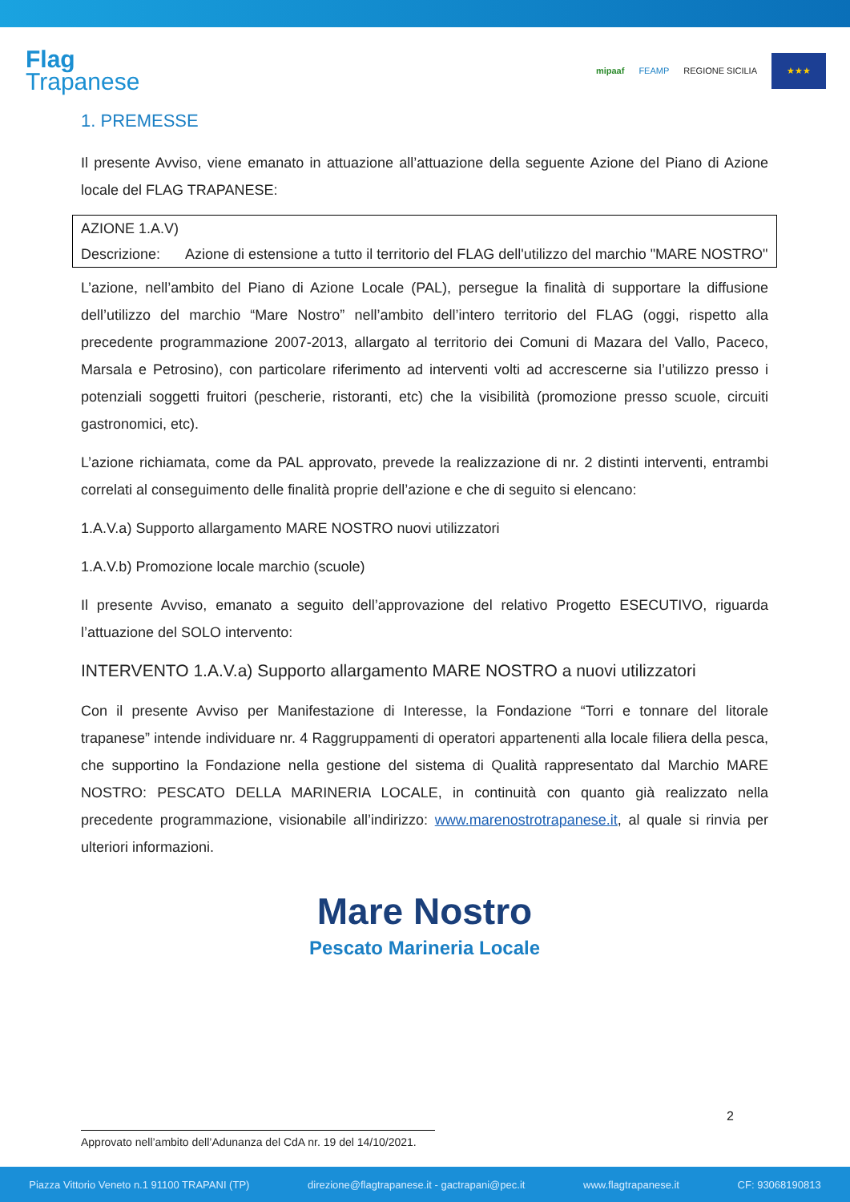Flag
Trapanese
mipaaf FEAMP REGIONE SICILIA
★★★
1. PREMESSE
Il presente Avviso, viene emanato in attuazione all’attuazione della seguente Azione del Piano di Azione locale del FLAG TRAPANESE:
| AZIONE 1.A.V) | |
| Descrizione: | Azione di estensione a tutto il territorio del FLAG dell'utilizzo del marchio "MARE NOSTRO" |
L’azione, nell’ambito del Piano di Azione Locale (PAL), persegue la finalità di supportare la diffusione dell’utilizzo del marchio “Mare Nostro” nell’ambito dell’intero territorio del FLAG (oggi, rispetto alla precedente programmazione 2007-2013, allargato al territorio dei Comuni di Mazara del Vallo, Paceco, Marsala e Petrosino), con particolare riferimento ad interventi volti ad accrescerne sia l’utilizzo presso i potenziali soggetti fruitori (pescherie, ristoranti, etc) che la visibilità (promozione presso scuole, circuiti gastronomici, etc).
L’azione richiamata, come da PAL approvato, prevede la realizzazione di nr. 2 distinti interventi, entrambi correlati al conseguimento delle finalità proprie dell’azione e che di seguito si elencano:
1.A.V.a) Supporto allargamento MARE NOSTRO nuovi utilizzatori
1.A.V.b) Promozione locale marchio (scuole)
Il presente Avviso, emanato a seguito dell’approvazione del relativo Progetto ESECUTIVO, riguarda l’attuazione del SOLO intervento:
INTERVENTO 1.A.V.a) Supporto allargamento MARE NOSTRO a nuovi utilizzatori
Con il presente Avviso per Manifestazione di Interesse, la Fondazione “Torri e tonnare del litorale trapanese” intende individuare nr. 4 Raggruppamenti di operatori appartenenti alla locale filiera della pesca, che supportino la Fondazione nella gestione del sistema di Qualità rappresentato dal Marchio MARE NOSTRO: PESCATO DELLA MARINERIA LOCALE, in continuità con quanto già realizzato nella precedente programmazione, visionabile all’indirizzo: www.marenostrotrapanese.it, al quale si rinvia per ulteriori informazioni.
Mare Nostro
Pescato Marineria Locale
2
Approvato nell’ambito dell’Adunanza del CdA nr. 19 del 14/10/2021.
Piazza Vittorio Veneto n.1 91100 TRAPANI (TP) direzione@flagtrapanese.it - gactrapani@pec.it www.flagtrapanese.it CF: 93068190813